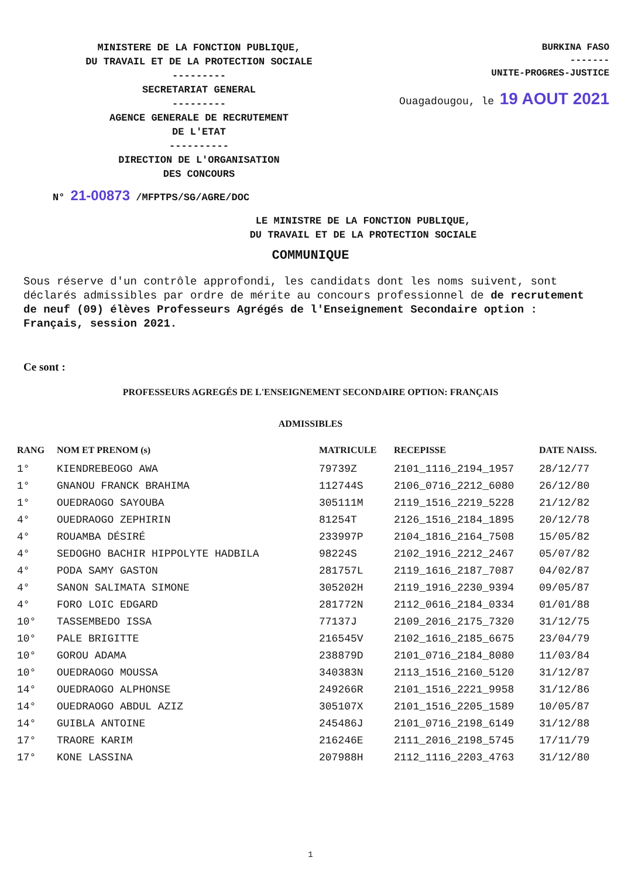MINISTERE DE LA FONCTION PUBLIQUE,
DU TRAVAIL ET DE LA PROTECTION SOCIALE
---------
SECRETARIAT GENERAL
---------
AGENCE GENERALE DE RECRUTEMENT
DE L'ETAT
----------
DIRECTION DE L'ORGANISATION
DES CONCOURS
BURKINA FASO
-------
UNITE-PROGRES-JUSTICE
Ouagadougou, le 19 AOUT 2021
N° 21-00873 /MFPTPS/SG/AGRE/DOC
LE MINISTRE DE LA FONCTION PUBLIQUE,
DU TRAVAIL ET DE LA PROTECTION SOCIALE
COMMUNIQUE
Sous réserve d'un contrôle approfondi, les candidats dont les noms suivent, sont déclarés admissibles par ordre de mérite au concours professionnel de de recrutement de neuf (09) élèves Professeurs Agrégés de l'Enseignement Secondaire option : Français, session 2021.
Ce sont :
PROFESSEURS AGREGÉS DE L'ENSEIGNEMENT SECONDAIRE OPTION: FRANÇAIS
ADMISSIBLES
| RANG | NOM ET PRENOM (s) | MATRICULE | RECEPISSE | DATE NAISS. |
| --- | --- | --- | --- | --- |
| 1° | KIENDREBEOGO AWA | 79739Z | 2101_1116_2194_1957 | 28/12/77 |
| 1° | GNANOU FRANCK BRAHIMA | 112744S | 2106_0716_2212_6080 | 26/12/80 |
| 1° | OUEDRAOGO SAYOUBA | 305111M | 2119_1516_2219_5228 | 21/12/82 |
| 4° | OUEDRAOGO ZEPHIRIN | 81254T | 2126_1516_2184_1895 | 20/12/78 |
| 4° | ROUAMBA DÉSIRÉ | 233997P | 2104_1816_2164_7508 | 15/05/82 |
| 4° | SEDOGHO BACHIR HIPPOLYTE HADBILA | 98224S | 2102_1916_2212_2467 | 05/07/82 |
| 4° | PODA SAMY GASTON | 281757L | 2119_1616_2187_7087 | 04/02/87 |
| 4° | SANON SALIMATA SIMONE | 305202H | 2119_1916_2230_9394 | 09/05/87 |
| 4° | FORO LOIC EDGARD | 281772N | 2112_0616_2184_0334 | 01/01/88 |
| 10° | TASSEMBEDO ISSA | 77137J | 2109_2016_2175_7320 | 31/12/75 |
| 10° | PALE BRIGITTE | 216545V | 2102_1616_2185_6675 | 23/04/79 |
| 10° | GOROU ADAMA | 238879D | 2101_0716_2184_8080 | 11/03/84 |
| 10° | OUEDRAOGO MOUSSA | 340383N | 2113_1516_2160_5120 | 31/12/87 |
| 14° | OUEDRAOGO ALPHONSE | 249266R | 2101_1516_2221_9958 | 31/12/86 |
| 14° | OUEDRAOGO ABDUL AZIZ | 305107X | 2101_1516_2205_1589 | 10/05/87 |
| 14° | GUIBLA ANTOINE | 245486J | 2101_0716_2198_6149 | 31/12/88 |
| 17° | TRAORE KARIM | 216246E | 2111_2016_2198_5745 | 17/11/79 |
| 17° | KONE LASSINA | 207988H | 2112_1116_2203_4763 | 31/12/80 |
1